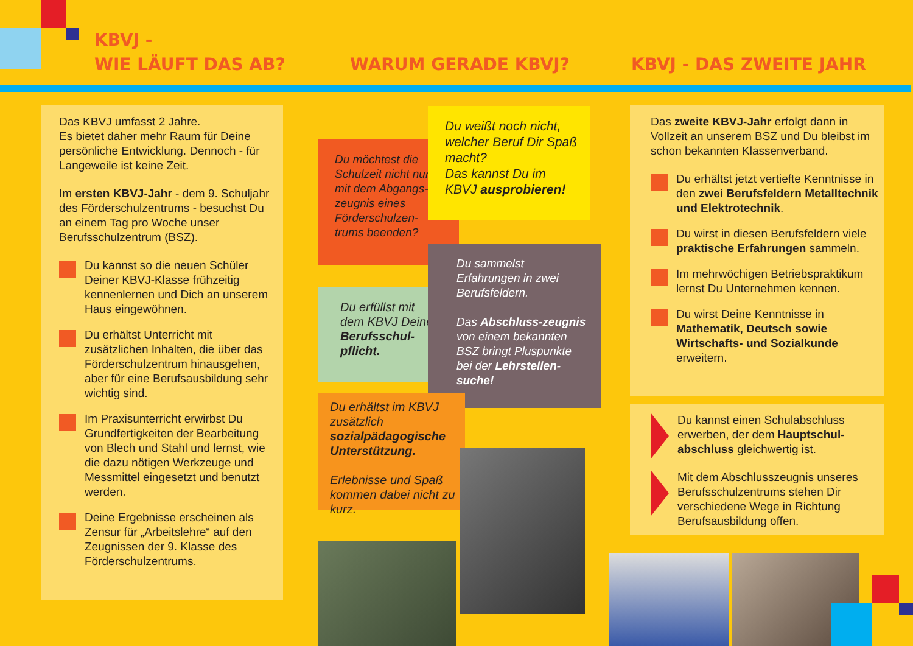KBVJ -
WIE LÄUFT DAS AB?
WARUM GERADE KBVJ? KBVJ - DAS ZWEITE JAHR
Das KBVJ umfasst 2 Jahre.
Es bietet daher mehr Raum für Deine persönliche Entwicklung. Dennoch - für Langeweile ist keine Zeit.
Im ersten KBVJ-Jahr - dem 9. Schuljahr des Förderschulzentrums - besuchst Du an einem Tag pro Woche unser Berufsschulzentrum (BSZ).
Du kannst so die neuen Schüler Deiner KBVJ-Klasse frühzeitig kennenlernen und Dich an unserem Haus eingewöhnen.
Du erhältst Unterricht mit zusätzlichen Inhalten, die über das Förderschulzentrum hinausgehen, aber für eine Berufsausbildung sehr wichtig sind.
Im Praxisunterricht erwirbst Du Grundfertigkeiten der Bearbeitung von Blech und Stahl und lernst, wie die dazu nötigen Werkzeuge und Messmittel eingesetzt und benutzt werden.
Deine Ergebnisse erscheinen als Zensur für „Arbeitslehre“ auf den Zeugnissen der 9. Klasse des Förderschulzentrums.
Du möchtest die Schulzeit nicht nur mit dem Abgangs-zeugnis eines Förderschulzen-trums beenden?
Du weißt noch nicht, welcher Beruf Dir Spaß macht?
Das kannst Du im KBVJ ausprobieren!
Du erfüllst mit dem KBVJ Deine Berufsschul-pflicht.
Du sammelst Erfahrungen in zwei Berufsfeldern.
Das Abschluss-zeugnis von einem bekannten BSZ bringt Pluspunkte bei der Lehrstellen-suche!
Du erhältst im KBVJ zusätzlich sozialpädagogische Unterstützung.
Erlebnisse und Spaß kommen dabei nicht zu kurz.
Das zweite KBVJ-Jahr erfolgt dann in Vollzeit an unserem BSZ und Du bleibst im schon bekannten Klassenverband.
Du erhältst jetzt vertiefte Kenntnisse in den zwei Berufsfeldern Metalltechnik und Elektrotechnik.
Du wirst in diesen Berufsfeldern viele praktische Erfahrungen sammeln.
Im mehrwöchigen Betriebspraktikum lernst Du Unternehmen kennen.
Du wirst Deine Kenntnisse in Mathematik, Deutsch sowie Wirtschafts- und Sozialkunde erweitern.
Du kannst einen Schulabschluss erwerben, der dem Hauptschul-abschluss gleichwertig ist.
Mit dem Abschlusszeugnis unseres Berufsschulzentrums stehen Dir verschiedene Wege in Richtung Berufsausbildung offen.